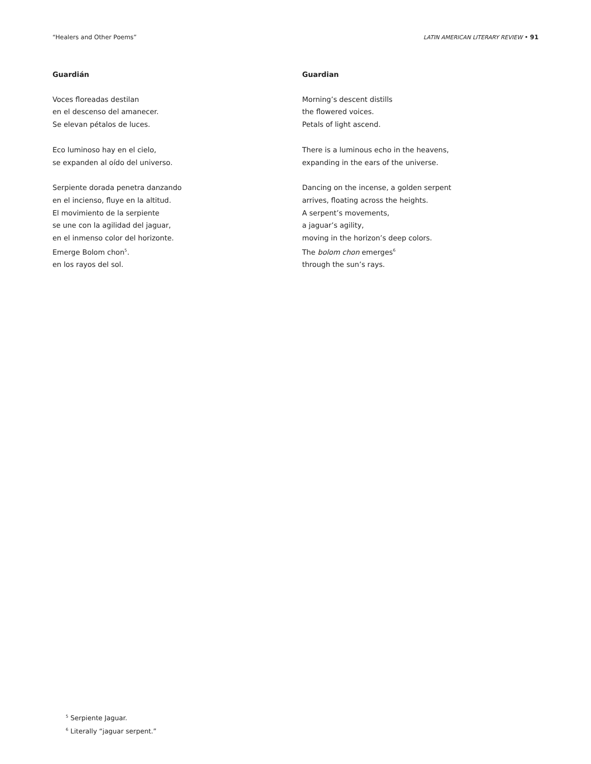“Healers and Other Poems” LATIN AMERICAN LITERARY REVIEW • 91
Guardián
Voces floreadas destilan
en el descenso del amanecer.
Se elevan pétalos de luces.
Eco luminoso hay en el cielo,
se expanden al oído del universo.
Serpiente dorada penetra danzando
en el incienso, fluye en la altitud.
El movimiento de la serpiente
se une con la agilidad del jaguar,
en el inmenso color del horizonte.
Emerge Bolom chon<sup>5</sup>.
en los rayos del sol.
Guardian
Morning’s descent distills
the flowered voices.
Petals of light ascend.
There is a luminous echo in the heavens,
expanding in the ears of the universe.
Dancing on the incense, a golden serpent
arrives, floating across the heights.
A serpent’s movements,
a jaguar’s agility,
moving in the horizon’s deep colors.
The bolom chon emerges<sup>6</sup>
through the sun’s rays.
<sup>5</sup> Serpiente Jaguar.
<sup>6</sup> Literally “jaguar serpent.”